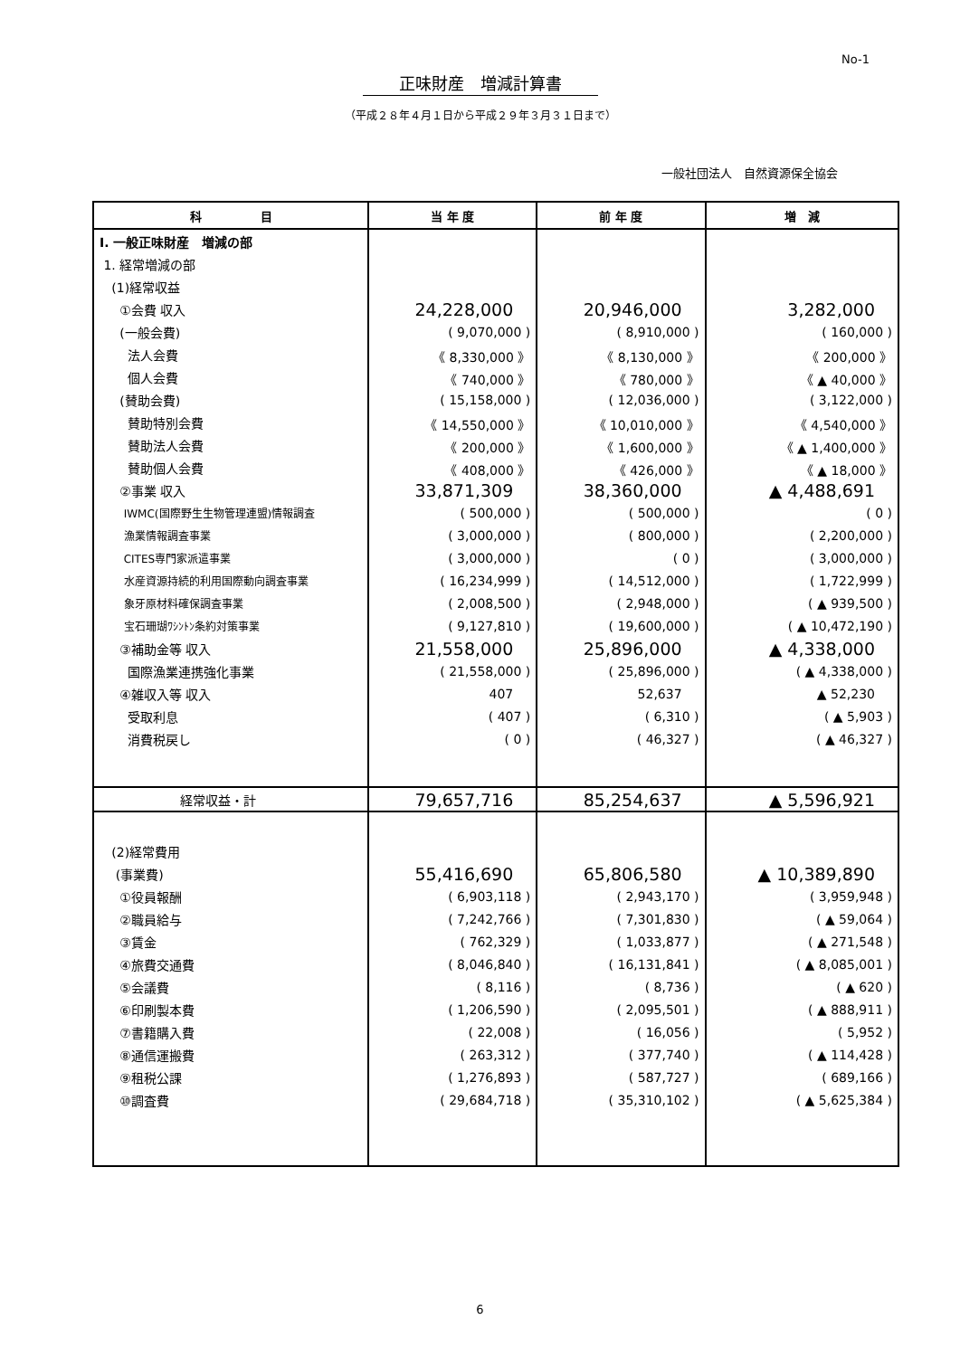No-1
正味財産　増減計算書
（平成２８年４月１日から平成２９年３月３１日まで）
一般社団法人　自然資源保全協会
| 科 目 | 当 年 度 | 前 年 度 | 増 減 |
| --- | --- | --- | --- |
| Ⅰ. 一般正味財産 増減の部 | | | |
| 1. 経常増減の部 | | | |
| (1)経常収益 | | | |
| ①会費 収入 | 24,228,000 | 20,946,000 | 3,282,000 |
| (一般会費) | ( 9,070,000 ) | ( 8,910,000 ) | ( 160,000 ) |
| 法人会費 | 《 8,330,000 》 | 《 8,130,000 》 | 《 200,000 》 |
| 個人会費 | 《 740,000 》 | 《 780,000 》 | 《 ▲ 40,000 》 |
| (賛助会費) | ( 15,158,000 ) | ( 12,036,000 ) | ( 3,122,000 ) |
| 賛助特別会費 | 《 14,550,000 》 | 《 10,010,000 》 | 《 4,540,000 》 |
| 賛助法人会費 | 《 200,000 》 | 《 1,600,000 》 | 《 ▲ 1,400,000 》 |
| 賛助個人会費 | 《 408,000 》 | 《 426,000 》 | 《 ▲ 18,000 》 |
| ②事業 収入 | 33,871,309 | 38,360,000 | ▲ 4,488,691 |
| IWMC(国際野生生物管理連盟)情報調査 | ( 500,000 ) | ( 500,000 ) | ( 0 ) |
| 漁業情報調査事業 | ( 3,000,000 ) | ( 800,000 ) | ( 2,200,000 ) |
| CITES専門家派遣事業 | ( 3,000,000 ) | ( 0 ) | ( 3,000,000 ) |
| 水産資源持続的利用国際動向調査事業 | ( 16,234,999 ) | ( 14,512,000 ) | ( 1,722,999 ) |
| 象牙原材料確保調査事業 | ( 2,008,500 ) | ( 2,948,000 ) | ( ▲ 939,500 ) |
| 宝石珊瑚ﾜｼﾝﾄﾝ条約対策事業 | ( 9,127,810 ) | ( 19,600,000 ) | ( ▲ 10,472,190 ) |
| ③補助金等 収入 | 21,558,000 | 25,896,000 | ▲ 4,338,000 |
| 国際漁業連携強化事業 | ( 21,558,000 ) | ( 25,896,000 ) | ( ▲ 4,338,000 ) |
| ④雑収入等 収入 | 407 | 52,637 | ▲ 52,230 |
| 受取利息 | ( 407 ) | ( 6,310 ) | ( ▲ 5,903 ) |
| 消費税戻し | ( 0 ) | ( 46,327 ) | ( ▲ 46,327 ) |
| 経常収益・計 | 79,657,716 | 85,254,637 | ▲ 5,596,921 |
| (2)経常費用 | | | |
| (事業費) | 55,416,690 | 65,806,580 | ▲ 10,389,890 |
| ①役員報酬 | ( 6,903,118 ) | ( 2,943,170 ) | ( 3,959,948 ) |
| ②職員給与 | ( 7,242,766 ) | ( 7,301,830 ) | ( ▲ 59,064 ) |
| ③賃金 | ( 762,329 ) | ( 1,033,877 ) | ( ▲ 271,548 ) |
| ④旅費交通費 | ( 8,046,840 ) | ( 16,131,841 ) | ( ▲ 8,085,001 ) |
| ⑤会議費 | ( 8,116 ) | ( 8,736 ) | ( ▲ 620 ) |
| ⑥印刷製本費 | ( 1,206,590 ) | ( 2,095,501 ) | ( ▲ 888,911 ) |
| ⑦書籍購入費 | ( 22,008 ) | ( 16,056 ) | ( 5,952 ) |
| ⑧通信運搬費 | ( 263,312 ) | ( 377,740 ) | ( ▲ 114,428 ) |
| ⑨租税公課 | ( 1,276,893 ) | ( 587,727 ) | ( 689,166 ) |
| ⑩調査費 | ( 29,684,718 ) | ( 35,310,102 ) | ( ▲ 5,625,384 ) |
6